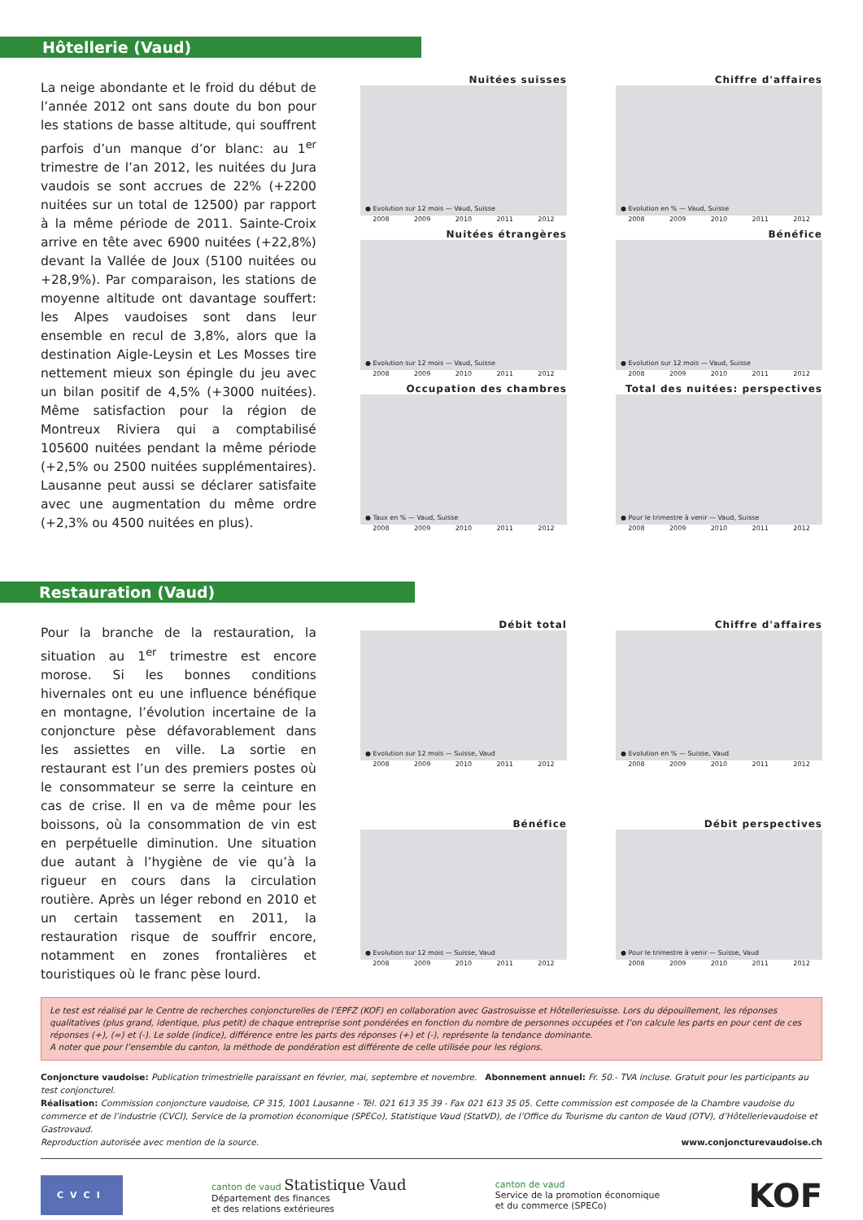Hôtellerie (Vaud)
La neige abondante et le froid du début de l’année 2012 ont sans doute du bon pour les stations de basse altitude, qui souffrent parfois d’un manque d’or blanc: au 1<sup>er</sup> trimestre de l’an 2012, les nuitées du Jura vaudois se sont accrues de 22% (+2200 nuitées sur un total de 12500) par rapport à la même période de 2011. Sainte-Croix arrive en tête avec 6900 nuitées (+22,8%) devant la Vallée de Joux (5100 nuitées ou +28,9%). Par comparaison, les stations de moyenne altitude ont davantage souffert: les Alpes vaudoises sont dans leur ensemble en recul de 3,8%, alors que la destination Aigle-Leysin et Les Mosses tire nettement mieux son épingle du jeu avec un bilan positif de 4,5% (+3000 nuitées). Même satisfaction pour la région de Montreux Riviera qui a comptabilisé 105600 nuitées pendant la même période (+2,5% ou 2500 nuitées supplémentaires). Lausanne peut aussi se déclarer satisfaite avec une augmentation du même ordre (+2,3% ou 4500 nuitées en plus).
Nuitées suisses
● Evolution sur 12 mois — Vaud, Suisse
2008 2009 2010 2011 2012
Chiffre d'affaires
● Evolution en % — Vaud, Suisse
2008 2009 2010 2011 2012
Nuitées étrangères
● Evolution sur 12 mois — Vaud, Suisse
2008 2009 2010 2011 2012
Bénéfice
● Evolution sur 12 mois — Vaud, Suisse
2008 2009 2010 2011 2012
Occupation des chambres
● Taux en % — Vaud, Suisse
2008 2009 2010 2011 2012
Total des nuitées: perspectives
● Pour le trimestre à venir — Vaud, Suisse
2008 2009 2010 2011 2012
Restauration (Vaud)
Pour la branche de la restauration, la situation au 1<sup>er</sup> trimestre est encore morose. Si les bonnes conditions hivernales ont eu une influence bénéfique en montagne, l’évolution incertaine de la conjoncture pèse défavorablement dans les assiettes en ville. La sortie en restaurant est l’un des premiers postes où le consommateur se serre la ceinture en cas de crise. Il en va de même pour les boissons, où la consommation de vin est en perpétuelle diminution. Une situation due autant à l’hygiène de vie qu’à la rigueur en cours dans la circulation routière. Après un léger rebond en 2010 et un certain tassement en 2011, la restauration risque de souffrir encore, notamment en zones frontalières et touristiques où le franc pèse lourd.
Débit total
● Evolution sur 12 mois — Suisse, Vaud
2008 2009 2010 2011 2012
Chiffre d'affaires
● Evolution en % — Suisse, Vaud
2008 2009 2010 2011 2012
Bénéfice
● Evolution sur 12 mois — Suisse, Vaud
2008 2009 2010 2011 2012
Débit perspectives
● Pour le trimestre à venir — Suisse, Vaud
2008 2009 2010 2011 2012
Le test est réalisé par le Centre de recherches conjoncturelles de l’EPFZ (KOF) en collaboration avec Gastrosuisse et Hôtelleriesuisse. Lors du dépouillement, les réponses qualitatives (plus grand, identique, plus petit) de chaque entreprise sont pondérées en fonction du nombre de personnes occupées et l’on calcule les parts en pour cent de ces réponses (+), (=) et (-). Le solde (indice), différence entre les parts des réponses (+) et (-), représente la tendance dominante.
A noter que pour l’ensemble du canton, la méthode de pondération est différente de celle utilisée pour les régions.
Conjoncture vaudoise: Publication trimestrielle paraissant en février, mai, septembre et novembre. Abonnement annuel: Fr. 50.- TVA incluse. Gratuit pour les participants au test conjoncturel.
Réalisation: Commission conjoncture vaudoise, CP 315, 1001 Lausanne - Tél. 021 613 35 39 - Fax 021 613 35 05. Cette commission est composée de la Chambre vaudoise du commerce et de l’industrie (CVCI), Service de la promotion économique (SPECo), Statistique Vaud (StatVD), de l’Office du Tourisme du canton de Vaud (OTV), d’Hôtellerievaudoise et Gastrovaud.
Reproduction autorisée avec mention de la source. www.conjoncturevaudoise.ch
CVCI
canton de vaud Statistique Vaud
Département des finances
et des relations extérieures
canton de vaud
Service de la promotion économique
et du commerce (SPECo)
KOF